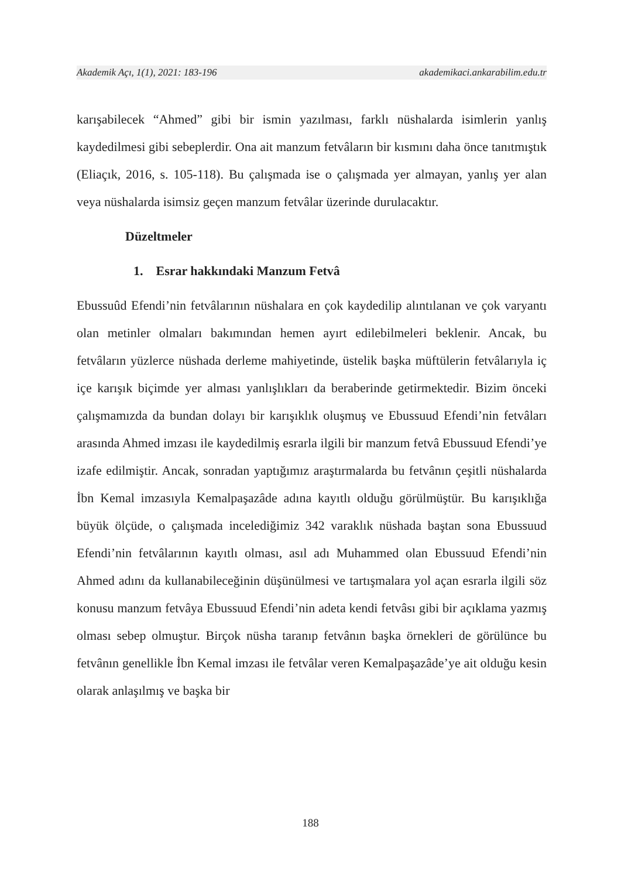Akademik Açı, 1(1), 2021: 183-196 akademikaci.ankarabilim.edu.tr
karışabilecek “Ahmed” gibi bir ismin yazılması, farklı nüshalarda isimlerin yanlış kaydedilmesi gibi sebeplerdir. Ona ait manzum fetvâların bir kısmını daha önce tanıtmıştık (Eliaçık, 2016, s. 105-118). Bu çalışmada ise o çalışmada yer almayan, yanlış yer alan veya nüshalarda isimsiz geçen manzum fetvâlar üzerinde durulacaktır.
Düzeltmeler
1. Esrar hakkındaki Manzum Fetvâ
Ebussuûd Efendi’nin fetvâlarının nüshalara en çok kaydedilip alıntılanan ve çok varyantı olan metinler olmaları bakımından hemen ayırt edilebilmeleri beklenir. Ancak, bu fetvâların yüzlerce nüshada derleme mahiyetinde, üstelik başka müftülerin fetvâlarıyla iç içe karışık biçimde yer alması yanlışlıkları da beraberinde getirmektedir. Bizim önceki çalışmamızda da bundan dolayı bir karışıklık oluşmuş ve Ebussuud Efendi’nin fetvâları arasında Ahmed imzası ile kaydedilmiş esrarla ilgili bir manzum fetvâ Ebussuud Efendi’ye izafe edilmiştir. Ancak, sonradan yaptığımız araştırmalarda bu fetvânın çeşitli nüshalarda İbn Kemal imzasıyla Kemalpaşazâde adına kayıtlı olduğu görülmüştür. Bu karışıklığa büyük ölçüde, o çalışmada incelediğimiz 342 varaklık nüshada baştan sona Ebussuud Efendi’nin fetvâlarının kayıtlı olması, asıl adı Muhammed olan Ebussuud Efendi’nin Ahmed adını da kullanabileceğinin düşünülmesi ve tartışmalara yol açan esrarla ilgili söz konusu manzum fetvâya Ebussuud Efendi’nin adeta kendi fetvâsı gibi bir açıklama yazmış olması sebep olmuştur. Birçok nüsha taranıp fetvânın başka örnekleri de görülünce bu fetvânın genellikle İbn Kemal imzası ile fetvâlar veren Kemalpaşazâde’ye ait olduğu kesin olarak anlaşılmış ve başka bir
188